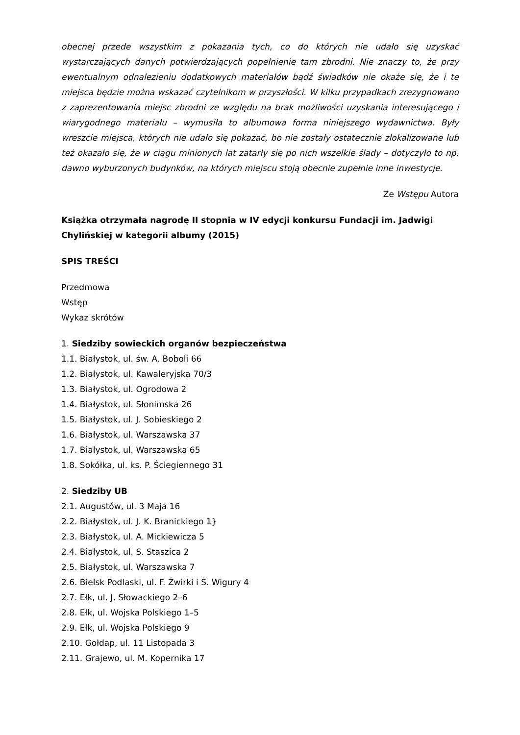obecnej przede wszystkim z pokazania tych, co do których nie udało się uzyskać wystarczających danych potwierdzających popełnienie tam zbrodni. Nie znaczy to, że przy ewentualnym odnalezieniu dodatkowych materiałów bądź świadków nie okaże się, że i te miejsca będzie można wskazać czytelnikom w przyszłości. W kilku przypadkach zrezygnowano z zaprezentowania miejsc zbrodni ze względu na brak możliwości uzyskania interesującego i wiarygodnego materiału – wymusiła to albumowa forma niniejszego wydawnictwa. Były wreszcie miejsca, których nie udało się pokazać, bo nie zostały ostatecznie zlokalizowane lub też okazało się, że w ciągu minionych lat zatarły się po nich wszelkie ślady – dotyczyło to np. dawno wyburzonych budynków, na których miejscu stoją obecnie zupełnie inne inwestycje.
Ze Wstępu Autora
Książka otrzymała nagrodę II stopnia w IV edycji konkursu Fundacji im. Jadwigi Chylińskiej w kategorii albumy (2015)
SPIS TREŚCI
Przedmowa
Wstęp
Wykaz skrótów
1. Siedziby sowieckich organów bezpieczeństwa
1.1. Białystok, ul. św. A. Boboli 66
1.2. Białystok, ul. Kawaleryjska 70/3
1.3. Białystok, ul. Ogrodowa 2
1.4. Białystok, ul. Słonimska 26
1.5. Białystok, ul. J. Sobieskiego 2
1.6. Białystok, ul. Warszawska 37
1.7. Białystok, ul. Warszawska 65
1.8. Sokółka, ul. ks. P. Ściegiennego 31
2. Siedziby UB
2.1. Augustów, ul. 3 Maja 16
2.2. Białystok, ul. J. K. Branickiego 1}
2.3. Białystok, ul. A. Mickiewicza 5
2.4. Białystok, ul. S. Staszica 2
2.5. Białystok, ul. Warszawska 7
2.6. Bielsk Podlaski, ul. F. Żwirki i S. Wigury 4
2.7. Ełk, ul. J. Słowackiego 2–6
2.8. Ełk, ul. Wojska Polskiego 1–5
2.9. Ełk, ul. Wojska Polskiego 9
2.10. Gołdap, ul. 11 Listopada 3
2.11. Grajewo, ul. M. Kopernika 17